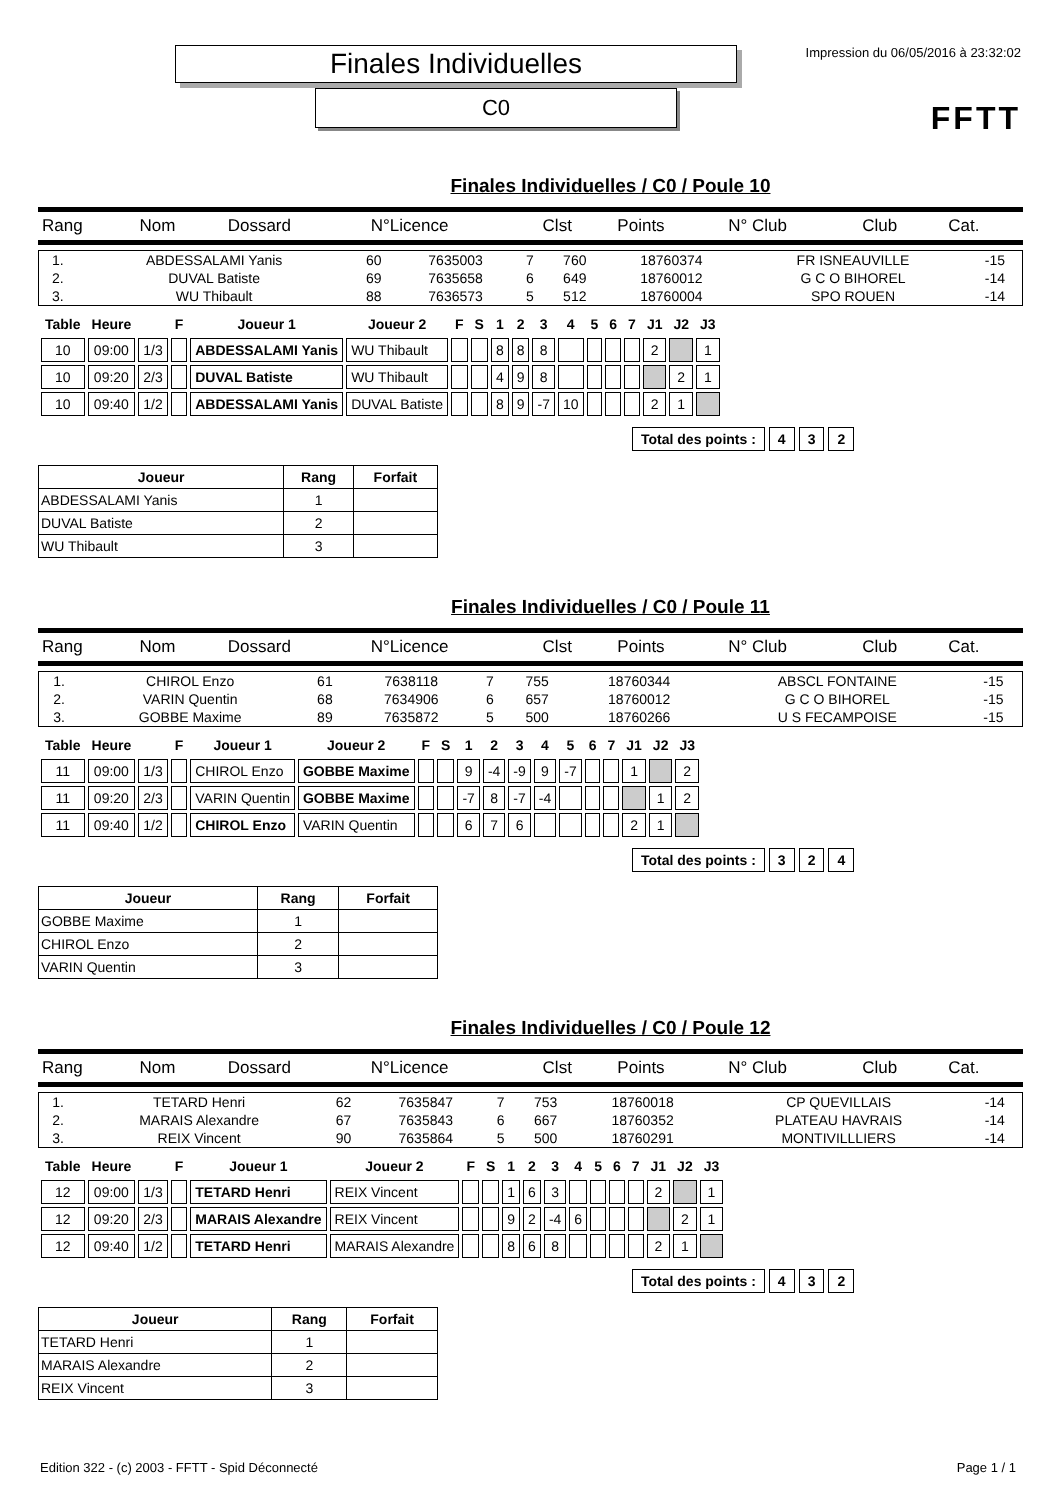Finales Individuelles
C0
Impression du 06/05/2016 à 23:32:02
FFTT
Finales Individuelles / C0 / Poule 10
| Rang | Nom | Dossard | N°Licence | Clst | Points | N° Club | Club | Cat. |
| 1. | ABDESSALAMI Yanis | 60 | 7635003 | 7 | 760 | 18760374 | FR ISNEAUVILLE | -15 |
| 2. | DUVAL Batiste | 69 | 7635658 | 6 | 649 | 18760012 | G C O BIHOREL | -14 |
| 3. | WU Thibault | 88 | 7636573 | 5 | 512 | 18760004 | SPO ROUEN | -14 |
| Table | Heure | | F | Joueur 1 | Joueur 2 | F | S | 1 | 2 | 3 | 4 | 5 | 6 | 7 | J1 | J2 | J3 |
| --- | --- | --- | --- | --- | --- | --- | --- | --- | --- | --- | --- | --- | --- | --- | --- | --- | --- |
| 10 | 09:00 | 1/3 | | ABDESSALAMI Yanis | WU Thibault | | | 8 | 8 | 8 | | | | | 2 | | 1 |
| 10 | 09:20 | 2/3 | | DUVAL Batiste | WU Thibault | | | 4 | 9 | 8 | | | | | | 2 | 1 |
| 10 | 09:40 | 1/2 | | ABDESSALAMI Yanis | DUVAL Batiste | | | 8 | 9 | -7 | 10 | | | | 2 | 1 | |
| Total des points : | 4 | 3 | 2 |
| Joueur | Rang | Forfait |
| --- | --- | --- |
| ABDESSALAMI Yanis | 1 | |
| DUVAL Batiste | 2 | |
| WU Thibault | 3 | |
Finales Individuelles / C0 / Poule 11
| Rang | Nom | Dossard | N°Licence | Clst | Points | N° Club | Club | Cat. |
| 1. | CHIROL Enzo | 61 | 7638118 | 7 | 755 | 18760344 | ABSCL FONTAINE | -15 |
| 2. | VARIN Quentin | 68 | 7634906 | 6 | 657 | 18760012 | G C O BIHOREL | -15 |
| 3. | GOBBE Maxime | 89 | 7635872 | 5 | 500 | 18760266 | U S FECAMPOISE | -15 |
| Table | Heure | | F | Joueur 1 | Joueur 2 | F | S | 1 | 2 | 3 | 4 | 5 | 6 | 7 | J1 | J2 | J3 |
| --- | --- | --- | --- | --- | --- | --- | --- | --- | --- | --- | --- | --- | --- | --- | --- | --- | --- |
| 11 | 09:00 | 1/3 | | CHIROL Enzo | GOBBE Maxime | | | 9 | -4 | -9 | 9 | -7 | | | 1 | | 2 |
| 11 | 09:20 | 2/3 | | VARIN Quentin | GOBBE Maxime | | | -7 | 8 | -7 | -4 | | | | | 1 | 2 |
| 11 | 09:40 | 1/2 | | CHIROL Enzo | VARIN Quentin | | | 6 | 7 | 6 | | | | | 2 | 1 | |
| Total des points : | 3 | 2 | 4 |
| Joueur | Rang | Forfait |
| --- | --- | --- |
| GOBBE Maxime | 1 | |
| CHIROL Enzo | 2 | |
| VARIN Quentin | 3 | |
Finales Individuelles / C0 / Poule 12
| Rang | Nom | Dossard | N°Licence | Clst | Points | N° Club | Club | Cat. |
| 1. | TETARD Henri | 62 | 7635847 | 7 | 753 | 18760018 | CP QUEVILLAIS | -14 |
| 2. | MARAIS Alexandre | 67 | 7635843 | 6 | 667 | 18760352 | PLATEAU HAVRAIS | -14 |
| 3. | REIX Vincent | 90 | 7635864 | 5 | 500 | 18760291 | MONTIVILLLIERS | -14 |
| Table | Heure | | F | Joueur 1 | Joueur 2 | F | S | 1 | 2 | 3 | 4 | 5 | 6 | 7 | J1 | J2 | J3 |
| --- | --- | --- | --- | --- | --- | --- | --- | --- | --- | --- | --- | --- | --- | --- | --- | --- | --- |
| 12 | 09:00 | 1/3 | | TETARD Henri | REIX Vincent | | | 1 | 6 | 3 | | | | | 2 | | 1 |
| 12 | 09:20 | 2/3 | | MARAIS Alexandre | REIX Vincent | | | 9 | 2 | -4 | 6 | | | | | 2 | 1 |
| 12 | 09:40 | 1/2 | | TETARD Henri | MARAIS Alexandre | | | 8 | 6 | 8 | | | | | 2 | 1 | |
| Total des points : | 4 | 3 | 2 |
| Joueur | Rang | Forfait |
| --- | --- | --- |
| TETARD Henri | 1 | |
| MARAIS Alexandre | 2 | |
| REIX Vincent | 3 | |
Edition 322 - (c) 2003 - FFTT - Spid Déconnecté Page 1 / 1